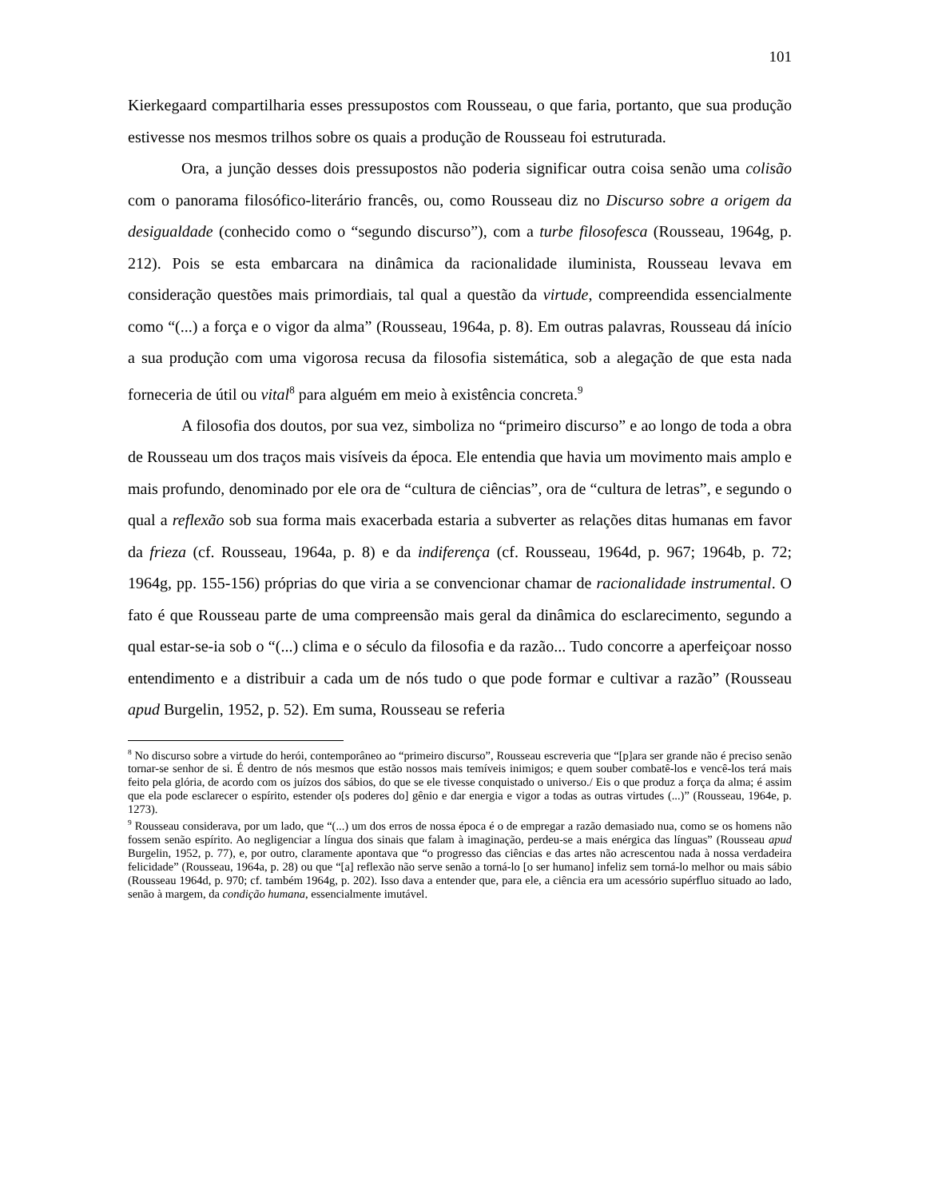101
Kierkegaard compartilharia esses pressupostos com Rousseau, o que faria, portanto, que sua produção estivesse nos mesmos trilhos sobre os quais a produção de Rousseau foi estruturada.
Ora, a junção desses dois pressupostos não poderia significar outra coisa senão uma colisão com o panorama filosófico-literário francês, ou, como Rousseau diz no Discurso sobre a origem da desigualdade (conhecido como o “segundo discurso”), com a turbe filosofesca (Rousseau, 1964g, p. 212). Pois se esta embarcara na dinâmica da racionalidade iluminista, Rousseau levava em consideração questões mais primordiais, tal qual a questão da virtude, compreendida essencialmente como “(...) a força e o vigor da alma” (Rousseau, 1964a, p. 8). Em outras palavras, Rousseau dá início a sua produção com uma vigorosa recusa da filosofia sistemática, sob a alegação de que esta nada forneceria de útil ou vital<sup>8</sup> para alguém em meio à existência concreta.<sup>9</sup>
A filosofia dos doutos, por sua vez, simboliza no “primeiro discurso” e ao longo de toda a obra de Rousseau um dos traços mais visíveis da época. Ele entendia que havia um movimento mais amplo e mais profundo, denominado por ele ora de “cultura de ciências”, ora de “cultura de letras”, e segundo o qual a reflexão sob sua forma mais exacerbada estaria a subverter as relações ditas humanas em favor da frieza (cf. Rousseau, 1964a, p. 8) e da indiferença (cf. Rousseau, 1964d, p. 967; 1964b, p. 72; 1964g, pp. 155-156) próprias do que viria a se convencionar chamar de racionalidade instrumental. O fato é que Rousseau parte de uma compreensão mais geral da dinâmica do esclarecimento, segundo a qual estar-se-ia sob o “(...) clima e o século da filosofia e da razão... Tudo concorre a aperfeiçoar nosso entendimento e a distribuir a cada um de nós tudo o que pode formar e cultivar a razão” (Rousseau apud Burgelin, 1952, p. 52). Em suma, Rousseau se referia
<sup>8</sup> No discurso sobre a virtude do herói, contemporâneo ao “primeiro discurso”, Rousseau escreveria que “[p]ara ser grande não é preciso senão tornar-se senhor de si. É dentro de nós mesmos que estão nossos mais temíveis inimigos; e quem souber combatê-los e vencê-los terá mais feito pela glória, de acordo com os juízos dos sábios, do que se ele tivesse conquistado o universo./ Eis o que produz a força da alma; é assim que ela pode esclarecer o espírito, estender o[s poderes do] gênio e dar energia e vigor a todas as outras virtudes (...)” (Rousseau, 1964e, p. 1273).
<sup>9</sup> Rousseau considerava, por um lado, que “(...) um dos erros de nossa época é o de empregar a razão demasiado nua, como se os homens não fossem senão espírito. Ao negligenciar a língua dos sinais que falam à imaginação, perdeu-se a mais enérgica das línguas” (Rousseau apud Burgelin, 1952, p. 77), e, por outro, claramente apontava que “o progresso das ciências e das artes não acrescentou nada à nossa verdadeira felicidade” (Rousseau, 1964a, p. 28) ou que “[a] reflexão não serve senão a torná-lo [o ser humano] infeliz sem torná-lo melhor ou mais sábio (Rousseau 1964d, p. 970; cf. também 1964g, p. 202). Isso dava a entender que, para ele, a ciência era um acessório supérfluo situado ao lado, senão à margem, da condição humana, essencialmente imutável.